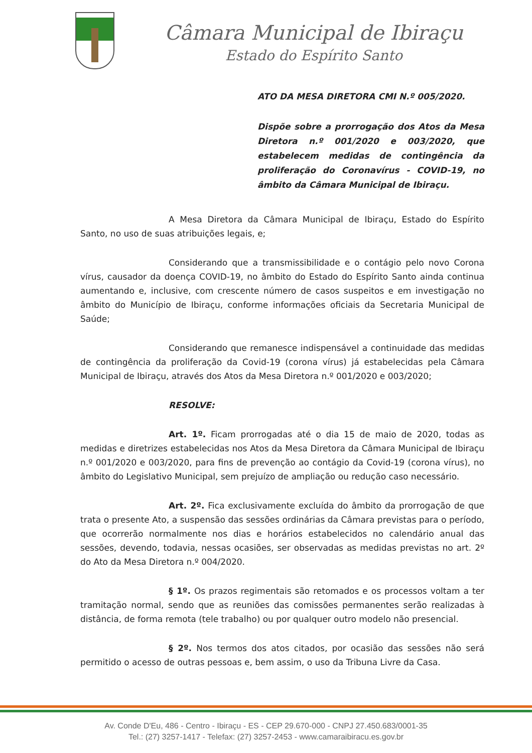Câmara Municipal de Ibiraçu
Estado do Espírito Santo
ATO DA MESA DIRETORA CMI N.º 005/2020.
Dispõe sobre a prorrogação dos Atos da Mesa Diretora n.º 001/2020 e 003/2020, que estabelecem medidas de contingência da proliferação do Coronavírus - COVID-19, no âmbito da Câmara Municipal de Ibiraçu.
A Mesa Diretora da Câmara Municipal de Ibiraçu, Estado do Espírito Santo, no uso de suas atribuições legais, e;
Considerando que a transmissibilidade e o contágio pelo novo Corona vírus, causador da doença COVID-19, no âmbito do Estado do Espírito Santo ainda continua aumentando e, inclusive, com crescente número de casos suspeitos e em investigação no âmbito do Município de Ibiraçu, conforme informações oficiais da Secretaria Municipal de Saúde;
Considerando que remanesce indispensável a continuidade das medidas de contingência da proliferação da Covid-19 (corona vírus) já estabelecidas pela Câmara Municipal de Ibiraçu, através dos Atos da Mesa Diretora n.º 001/2020 e 003/2020;
RESOLVE:
Art. 1º. Ficam prorrogadas até o dia 15 de maio de 2020, todas as medidas e diretrizes estabelecidas nos Atos da Mesa Diretora da Câmara Municipal de Ibiraçu n.º 001/2020 e 003/2020, para fins de prevenção ao contágio da Covid-19 (corona vírus), no âmbito do Legislativo Municipal, sem prejuízo de ampliação ou redução caso necessário.
Art. 2º. Fica exclusivamente excluída do âmbito da prorrogação de que trata o presente Ato, a suspensão das sessões ordinárias da Câmara previstas para o período, que ocorrerão normalmente nos dias e horários estabelecidos no calendário anual das sessões, devendo, todavia, nessas ocasiões, ser observadas as medidas previstas no art. 2º do Ato da Mesa Diretora n.º 004/2020.
§ 1º. Os prazos regimentais são retomados e os processos voltam a ter tramitação normal, sendo que as reuniões das comissões permanentes serão realizadas à distância, de forma remota (tele trabalho) ou por qualquer outro modelo não presencial.
§ 2º. Nos termos dos atos citados, por ocasião das sessões não será permitido o acesso de outras pessoas e, bem assim, o uso da Tribuna Livre da Casa.
Av. Conde D'Eu, 486 - Centro - Ibiraçu - ES - CEP 29.670-000 - CNPJ 27.450.683/0001-35
Tel.: (27) 3257-1417 - Telefax: (27) 3257-2453 - www.camaraibiracu.es.gov.br